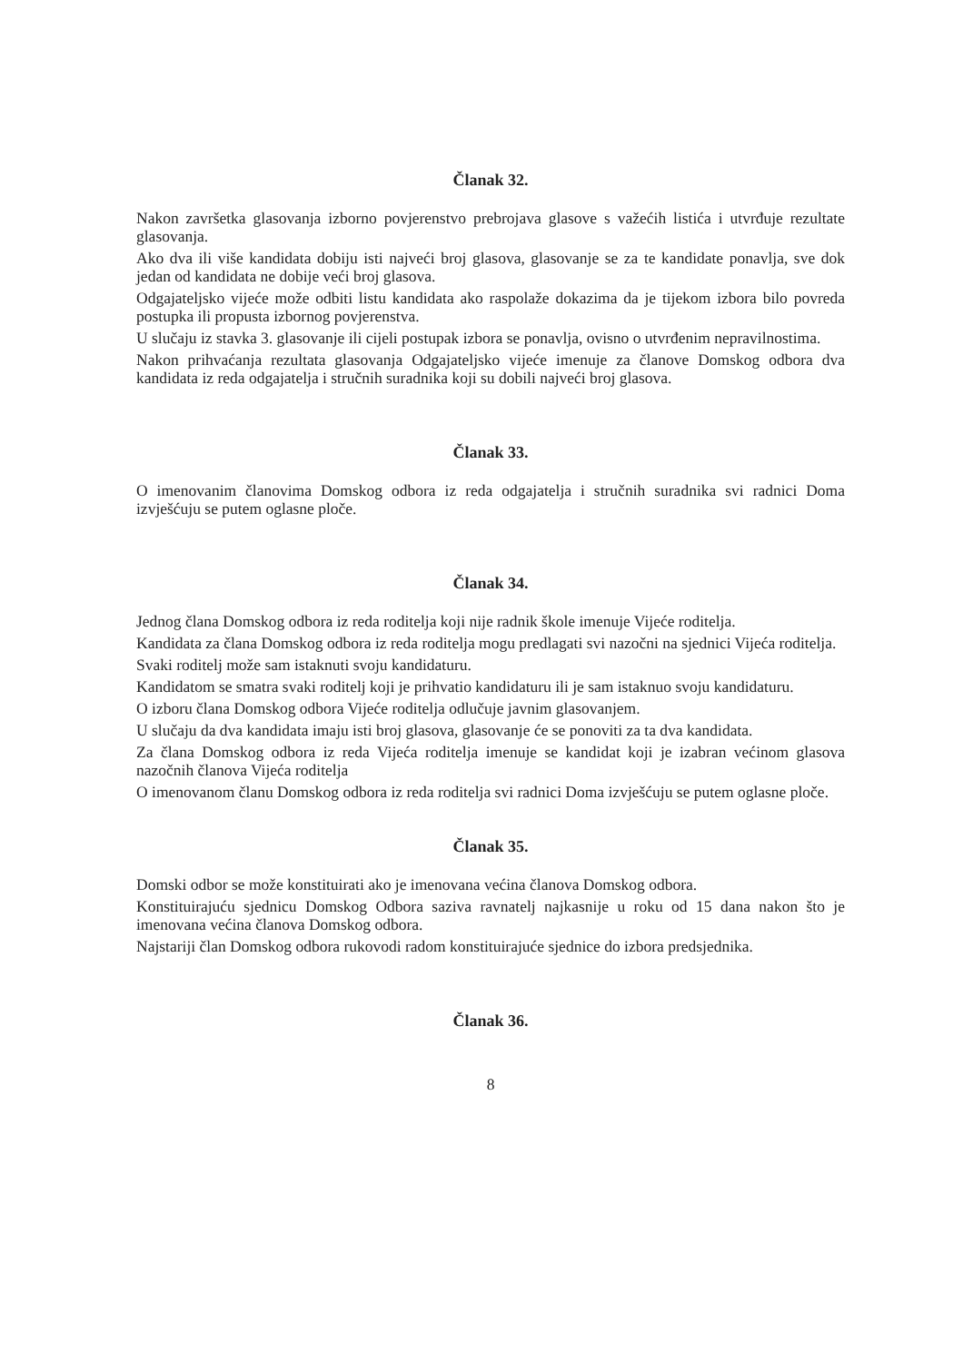Članak 32.
Nakon završetka glasovanja izborno povjerenstvo prebrojava glasove s važećih listića i utvrđuje rezultate glasovanja.
Ako dva ili više kandidata dobiju isti najveći broj glasova, glasovanje se za te kandidate ponavlja, sve dok jedan od kandidata ne dobije veći broj glasova.
Odgajateljsko vijeće može odbiti listu kandidata ako raspolaže dokazima da je tijekom izbora bilo povreda postupka ili propusta izbornog povjerenstva.
U slučaju iz stavka 3. glasovanje ili cijeli postupak izbora se ponavlja, ovisno o utvrđenim nepravilnostima.
Nakon prihvaćanja rezultata glasovanja Odgajateljsko vijeće imenuje za članove Domskog odbora dva kandidata iz reda odgajatelja i stručnih suradnika koji su dobili najveći broj glasova.
Članak 33.
O imenovanim članovima Domskog odbora iz reda odgajatelja i stručnih suradnika svi radnici Doma izvješćuju se putem oglasne ploče.
Članak 34.
Jednog člana Domskog odbora iz reda roditelja koji nije radnik škole imenuje Vijeće roditelja.
Kandidata za člana Domskog odbora iz reda roditelja mogu predlagati svi nazočni na sjednici Vijeća roditelja.
Svaki roditelj može sam istaknuti svoju kandidaturu.
Kandidatom se smatra svaki roditelj koji je prihvatio kandidaturu ili je sam istaknuo svoju kandidaturu.
O izboru člana Domskog odbora Vijeće roditelja odlučuje javnim glasovanjem.
U slučaju da dva kandidata imaju isti broj glasova, glasovanje će se ponoviti za ta dva kandidata.
Za člana Domskog odbora iz reda Vijeća roditelja imenuje se kandidat koji je izabran većinom glasova nazočnih članova Vijeća roditelja
O imenovanom članu Domskog odbora iz reda roditelja svi radnici Doma izvješćuju se putem oglasne ploče.
Članak 35.
Domski odbor se može konstituirati ako je imenovana većina članova Domskog odbora.
Konstituirajuću sjednicu Domskog Odbora saziva ravnatelj najkasnije u roku od 15 dana nakon što je imenovana većina članova Domskog odbora.
Najstariji član Domskog odbora rukovodi radom konstituirajuće sjednice do izbora predsjednika.
Članak 36.
8